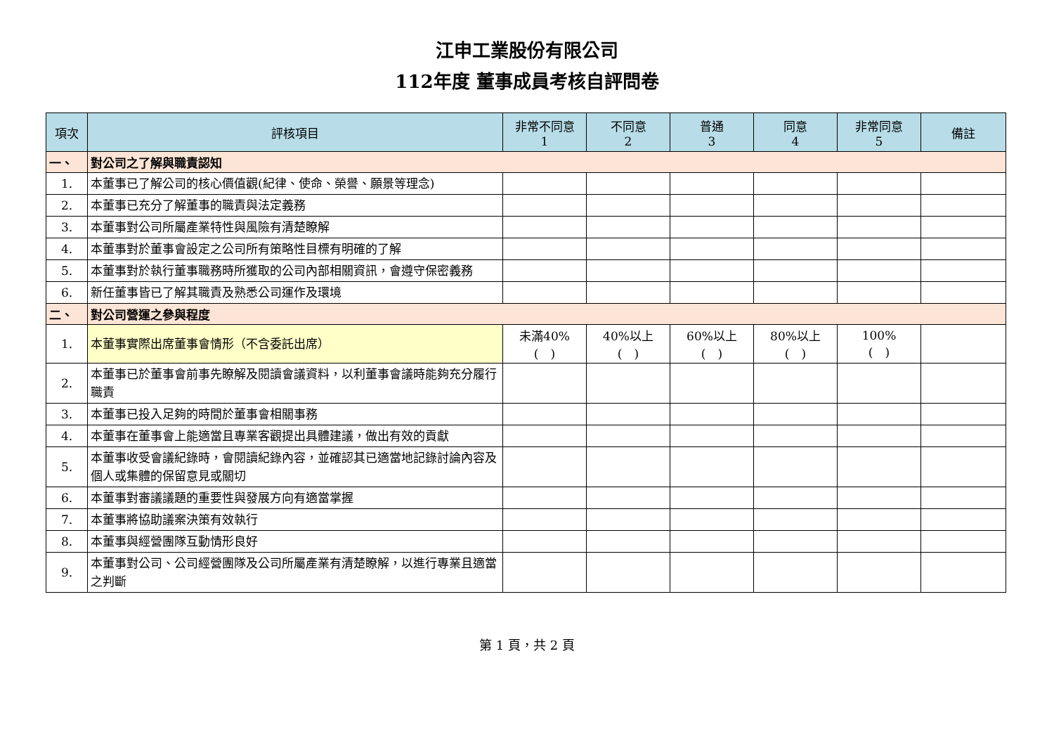江申工業股份有限公司
112年度 董事成員考核自評問卷
| 項次 | 評核項目 | 非常不同意 1 | 不同意 2 | 普通 3 | 同意 4 | 非常同意 5 | 備註 |
| --- | --- | --- | --- | --- | --- | --- | --- |
| 一、 | 對公司之了解與職責認知 | | | | | | |
| 1. | 本董事已了解公司的核心價值觀(紀律、使命、榮譽、願景等理念) | | | | | | |
| 2. | 本董事已充分了解董事的職責與法定義務 | | | | | | |
| 3. | 本董事對公司所屬產業特性與風險有清楚瞭解 | | | | | | |
| 4. | 本董事對於董事會設定之公司所有策略性目標有明確的了解 | | | | | | |
| 5. | 本董事對於執行董事職務時所獲取的公司內部相關資訊，會遵守保密義務 | | | | | | |
| 6. | 新任董事皆已了解其職責及熟悉公司運作及環境 | | | | | | |
| 二、 | 對公司營運之參與程度 | | | | | | |
| 1. | 本董事實際出席董事會情形（不含委託出席） | 未滿40% ( ) | 40%以上 ( ) | 60%以上 ( ) | 80%以上 ( ) | 100% ( ) | |
| 2. | 本董事已於董事會前事先瞭解及閱讀會議資料，以利董事會議時能夠充分履行職責 | | | | | | |
| 3. | 本董事已投入足夠的時間於董事會相關事務 | | | | | | |
| 4. | 本董事在董事會上能適當且專業客觀提出具體建議，做出有效的貢獻 | | | | | | |
| 5. | 本董事收受會議紀錄時，會閱讀紀錄內容，並確認其已適當地記錄討論內容及個人或集體的保留意見或關切 | | | | | | |
| 6. | 本董事對審議議題的重要性與發展方向有適當掌握 | | | | | | |
| 7. | 本董事將協助議案決策有效執行 | | | | | | |
| 8. | 本董事與經營團隊互動情形良好 | | | | | | |
| 9. | 本董事對公司、公司經營團隊及公司所屬產業有清楚瞭解，以進行專業且適當之判斷 | | | | | | |
第 1 頁，共 2 頁